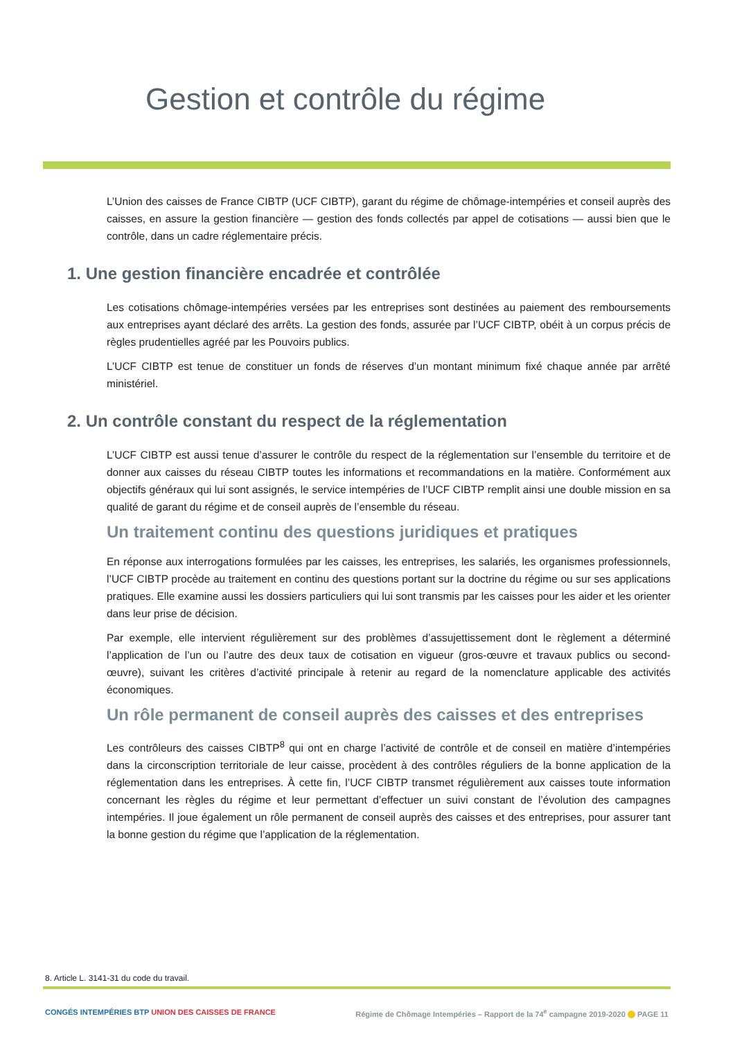Gestion et contrôle du régime
L’Union des caisses de France CIBTP (UCF CIBTP), garant du régime de chômage-intempéries et conseil auprès des caisses, en assure la gestion financière — gestion des fonds collectés par appel de cotisations — aussi bien que le contrôle, dans un cadre réglementaire précis.
1. Une gestion financière encadrée et contrôlée
Les cotisations chômage-intempéries versées par les entreprises sont destinées au paiement des remboursements aux entreprises ayant déclaré des arrêts. La gestion des fonds, assurée par l’UCF CIBTP, obéit à un corpus précis de règles prudentielles agréé par les Pouvoirs publics.
L’UCF CIBTP est tenue de constituer un fonds de réserves d’un montant minimum fixé chaque année par arrêté ministériel.
2. Un contrôle constant du respect de la réglementation
L’UCF CIBTP est aussi tenue d’assurer le contrôle du respect de la réglementation sur l’ensemble du territoire et de donner aux caisses du réseau CIBTP toutes les informations et recommandations en la matière. Conformément aux objectifs généraux qui lui sont assignés, le service intempéries de l’UCF CIBTP remplit ainsi une double mission en sa qualité de garant du régime et de conseil auprès de l’ensemble du réseau.
Un traitement continu des questions juridiques et pratiques
En réponse aux interrogations formulées par les caisses, les entreprises, les salariés, les organismes professionnels, l’UCF CIBTP procède au traitement en continu des questions portant sur la doctrine du régime ou sur ses applications pratiques. Elle examine aussi les dossiers particuliers qui lui sont transmis par les caisses pour les aider et les orienter dans leur prise de décision.
Par exemple, elle intervient régulièrement sur des problèmes d’assujettissement dont le règlement a déterminé l’application de l’un ou l’autre des deux taux de cotisation en vigueur (gros-œuvre et travaux publics ou second-œuvre), suivant les critères d’activité principale à retenir au regard de la nomenclature applicable des activités économiques.
Un rôle permanent de conseil auprès des caisses et des entreprises
Les contrôleurs des caisses CIBTP<sup>8</sup> qui ont en charge l’activité de contrôle et de conseil en matière d’intempéries dans la circonscription territoriale de leur caisse, procèdent à des contrôles réguliers de la bonne application de la réglementation dans les entreprises. À cette fin, l’UCF CIBTP transmet régulièrement aux caisses toute information concernant les règles du régime et leur permettant d’effectuer un suivi constant de l’évolution des campagnes intempéries. Il joue également un rôle permanent de conseil auprès des caisses et des entreprises, pour assurer tant la bonne gestion du régime que l’application de la réglementation.
8. Article L. 3141-31 du code du travail.
CONGÉS INTEMPÉRIES BTP UNION DES CAISSES DE FRANCE Régime de Chômage Intempéries – Rapport de la 74<sup>e</sup> campagne 2019-2020 PAGE 11